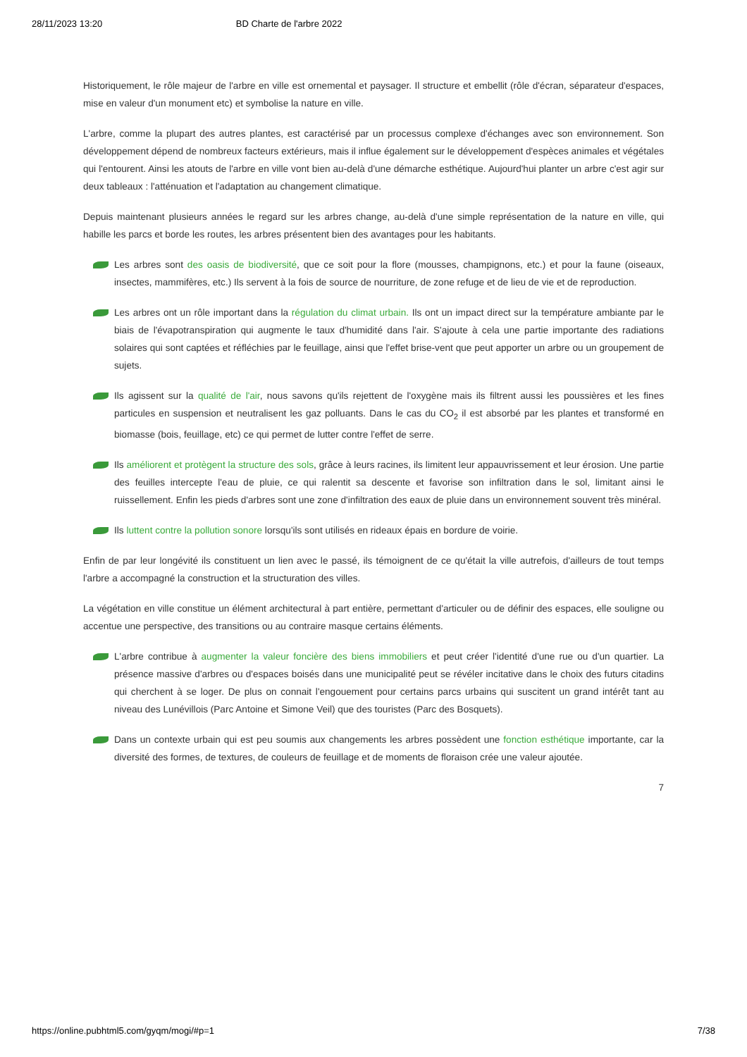28/11/2023 13:20 BD Charte de l'arbre 2022
Historiquement, le rôle majeur de l'arbre en ville est ornemental et paysager. Il structure et embellit (rôle d'écran, séparateur d'espaces, mise en valeur d'un monument etc) et symbolise la nature en ville.
L'arbre, comme la plupart des autres plantes, est caractérisé par un processus complexe d'échanges avec son environnement. Son développement dépend de nombreux facteurs extérieurs, mais il influe également sur le développement d'espèces animales et végétales qui l'entourent. Ainsi les atouts de l'arbre en ville vont bien au-delà d'une démarche esthétique. Aujourd'hui planter un arbre c'est agir sur deux tableaux : l'atténuation et l'adaptation au changement climatique.
Depuis maintenant plusieurs années le regard sur les arbres change, au-delà d'une simple représentation de la nature en ville, qui habille les parcs et borde les routes, les arbres présentent bien des avantages pour les habitants.
Les arbres sont des oasis de biodiversité, que ce soit pour la flore (mousses, champignons, etc.) et pour la faune (oiseaux, insectes, mammifères, etc.) Ils servent à la fois de source de nourriture, de zone refuge et de lieu de vie et de reproduction.
Les arbres ont un rôle important dans la régulation du climat urbain. Ils ont un impact direct sur la température ambiante par le biais de l'évapotranspiration qui augmente le taux d'humidité dans l'air. S'ajoute à cela une partie importante des radiations solaires qui sont captées et réfléchies par le feuillage, ainsi que l'effet brise-vent que peut apporter un arbre ou un groupement de sujets.
Ils agissent sur la qualité de l'air, nous savons qu'ils rejettent de l'oxygène mais ils filtrent aussi les poussières et les fines particules en suspension et neutralisent les gaz polluants. Dans le cas du CO<sub>2</sub> il est absorbé par les plantes et transformé en biomasse (bois, feuillage, etc) ce qui permet de lutter contre l'effet de serre.
Ils améliorent et protègent la structure des sols, grâce à leurs racines, ils limitent leur appauvrissement et leur érosion. Une partie des feuilles intercepte l'eau de pluie, ce qui ralentit sa descente et favorise son infiltration dans le sol, limitant ainsi le ruissellement. Enfin les pieds d'arbres sont une zone d'infiltration des eaux de pluie dans un environnement souvent très minéral.
Ils luttent contre la pollution sonore lorsqu'ils sont utilisés en rideaux épais en bordure de voirie.
Enfin de par leur longévité ils constituent un lien avec le passé, ils témoignent de ce qu'était la ville autrefois, d'ailleurs de tout temps l'arbre a accompagné la construction et la structuration des villes.
La végétation en ville constitue un élément architectural à part entière, permettant d'articuler ou de définir des espaces, elle souligne ou accentue une perspective, des transitions ou au contraire masque certains éléments.
L'arbre contribue à augmenter la valeur foncière des biens immobiliers et peut créer l'identité d'une rue ou d'un quartier. La présence massive d'arbres ou d'espaces boisés dans une municipalité peut se révéler incitative dans le choix des futurs citadins qui cherchent à se loger. De plus on connait l'engouement pour certains parcs urbains qui suscitent un grand intérêt tant au niveau des Lunévillois (Parc Antoine et Simone Veil) que des touristes (Parc des Bosquets).
Dans un contexte urbain qui est peu soumis aux changements les arbres possèdent une fonction esthétique importante, car la diversité des formes, de textures, de couleurs de feuillage et de moments de floraison crée une valeur ajoutée.
7
https://online.pubhtml5.com/gyqm/mogi/#p=1 7/38